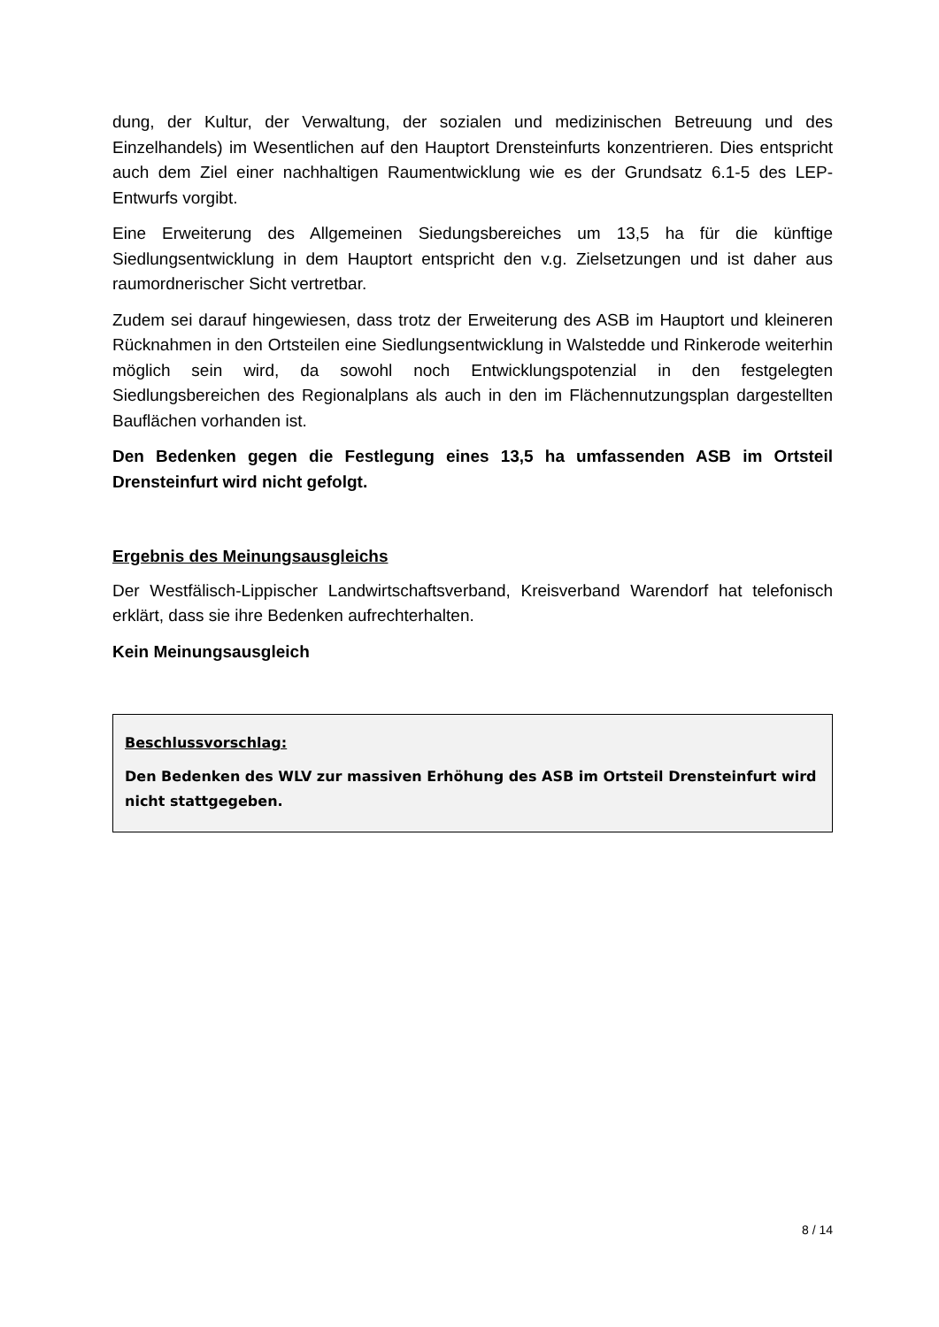dung, der Kultur, der Verwaltung, der sozialen und medizinischen Betreuung und des Einzelhandels) im Wesentlichen auf den Hauptort Drensteinfurts konzentrieren. Dies entspricht auch dem Ziel einer nachhaltigen Raumentwicklung wie es der Grundsatz 6.1-5 des LEP-Entwurfs vorgibt.
Eine Erweiterung des Allgemeinen Siedungsbereiches um 13,5 ha für die künftige Siedlungsentwicklung in dem Hauptort entspricht den v.g. Zielsetzungen und ist daher aus raumordnerischer Sicht vertretbar.
Zudem sei darauf hingewiesen, dass trotz der Erweiterung des ASB im Hauptort und kleineren Rücknahmen in den Ortsteilen eine Siedlungsentwicklung in Walstedde und Rinkerode weiterhin möglich sein wird, da sowohl noch Entwicklungspotenzial in den festgelegten Siedlungsbereichen des Regionalplans als auch in den im Flächennutzungsplan dargestellten Bauflächen vorhanden ist.
Den Bedenken gegen die Festlegung eines 13,5 ha umfassenden ASB im Ortsteil Drensteinfurt wird nicht gefolgt.
Ergebnis des Meinungsausgleichs
Der Westfälisch-Lippischer Landwirtschaftsverband, Kreisverband Warendorf hat telefonisch erklärt, dass sie ihre Bedenken aufrechterhalten.
Kein Meinungsausgleich
Beschlussvorschlag:
Den Bedenken des WLV zur massiven Erhöhung des ASB im Ortsteil Drensteinfurt wird nicht stattgegeben.
8 / 14